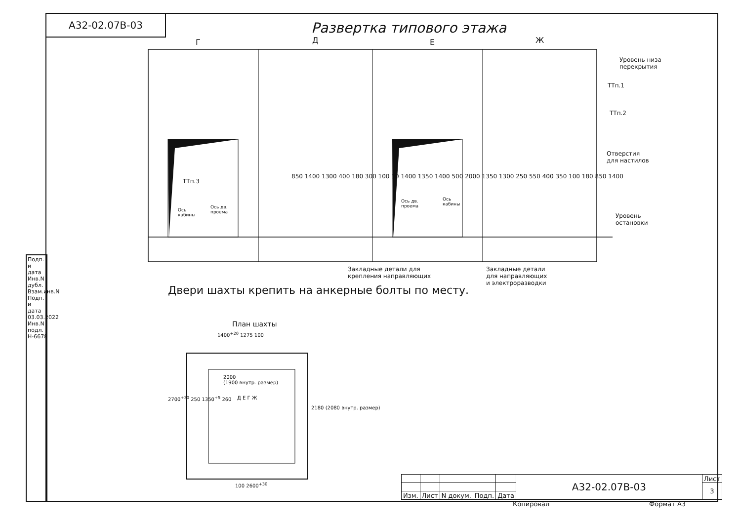А32-02.07В-03
Развертка типового этажа
Г Д Е Ж
Уровень низа
перекрытия
ТТп.1
ТТп.2
Отверстия
для настилов
Уровень
остановки
ТТп.3
Ось
кабины
Ось дв.
проема
Ось дв.
проема
Ось
кабины
850 1400 1300 400 180 300 100 30 1400 1350 1400 500 2000 1350 1300 250 550 400 350 100 180 850 1400
Закладные детали для
крепления направляющих
Закладные детали
для направляющих
и электроразводки
Двери шахты крепить на анкерные болты по месту.
План шахты
1400<sup>+20</sup> 1275 100
2000
(1900 внутр. размер)
Д Е Г Ж
2180 (2080 внутр. размер)
2700<sup>+30</sup> 250 1350<sup>+5</sup> 260
100 2600<sup>+30</sup>
Подп. и дата
Инв.N дубл.
Взам.инв.N
Подп. и дата 03.03.2022
Инв.N подл. Н-6678
| | | | | | А32-02.07В-03 | Лист |
| | | | | | | 3 |
| Изм. | Лист | N докум. | Подп. | Дата | | |
Копировал Формат А3